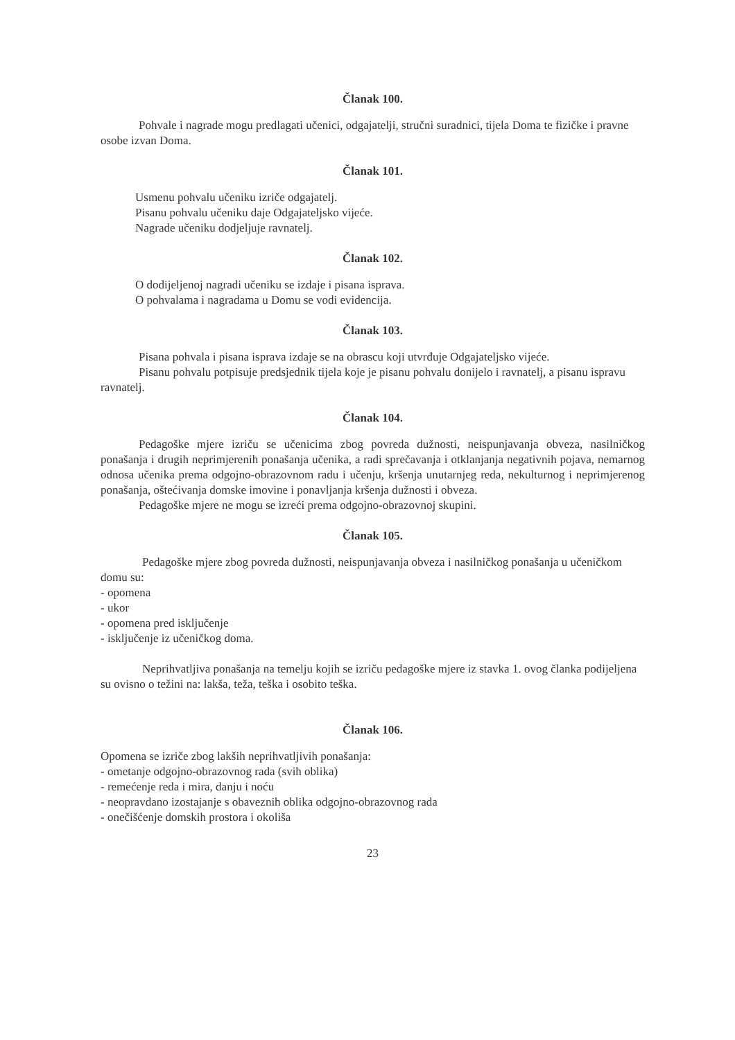Članak 100.
Pohvale i nagrade mogu predlagati učenici, odgajatelji, stručni suradnici, tijela Doma te fizičke i pravne osobe izvan Doma.
Članak 101.
Usmenu pohvalu učeniku izriče odgajatelj.
Pisanu pohvalu učeniku daje Odgajateljsko vijeće.
Nagrade učeniku dodjeljuje ravnatelj.
Članak 102.
O dodijeljenoj nagradi učeniku se izdaje i pisana isprava.
O pohvalama i nagradama u Domu se vodi evidencija.
Članak 103.
Pisana pohvala i pisana isprava izdaje se na obrascu koji utvrđuje Odgajateljsko vijeće.
Pisanu pohvalu potpisuje predsjednik tijela koje je pisanu pohvalu donijelo i ravnatelj, a pisanu ispravu ravnatelj.
Članak 104.
Pedagoške mjere izriču se učenicima zbog povreda dužnosti, neispunjavanja obveza, nasilničkog ponašanja i drugih neprimjerenih ponašanja učenika, a radi sprečavanja i otklanjanja negativnih pojava, nemarnog odnosa učenika prema odgojno-obrazovnom radu i učenju, kršenja unutarnjeg reda, nekulturnog i neprimjerenog ponašanja, oštećivanja domske imovine i ponavljanja kršenja dužnosti i obveza.
Pedagoške mjere ne mogu se izreći prema odgojno-obrazovnoj skupini.
Članak 105.
Pedagoške mjere zbog povreda dužnosti, neispunjavanja obveza i nasilničkog ponašanja u učeničkom domu su:
- opomena
- ukor
- opomena pred isključenje
- isključenje iz učeničkog doma.
Neprihvatljiva ponašanja na temelju kojih se izriču pedagoške mjere iz stavka 1. ovog članka podijeljena su ovisno o težini na: lakša, teža, teška i osobito teška.
Članak 106.
Opomena se izriče zbog lakših neprihvatljivih ponašanja:
- ometanje odgojno-obrazovnog rada (svih oblika)
- remećenje reda i mira, danju i noću
- neopravdano izostajanje s obaveznih oblika odgojno-obrazovnog rada
- onečišćenje domskih prostora i okoliša
23